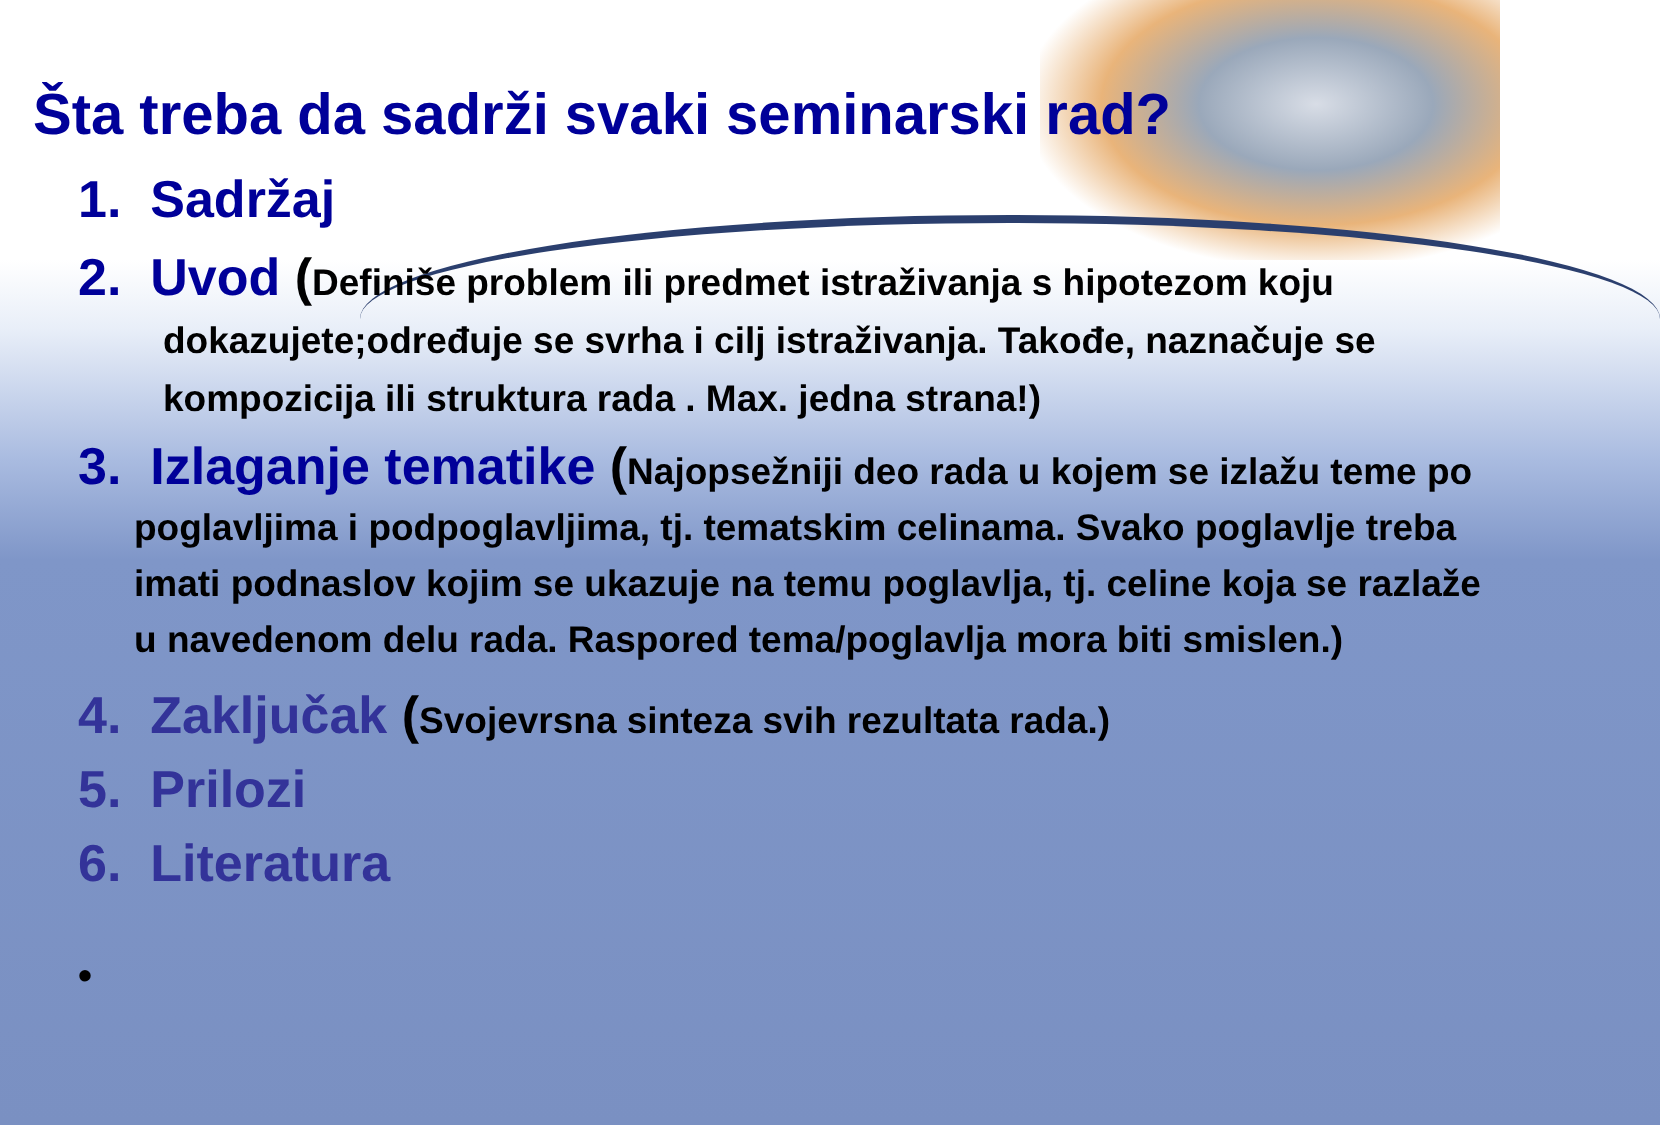Šta treba da sadrži svaki seminarski rad?
1. Sadržaj
2. Uvod (Definiše problem ili predmet istraživanja s hipotezom koju dokazujete;određuje se svrha i cilj istraživanja. Takođe, naznačuje se kompozicija ili struktura rada . Max. jedna strana!)
3. Izlaganje tematike (Najopsežniji deo rada u kojem se izlažu teme po poglavljima i podpoglavljima, tj. tematskim celinama. Svako poglavlje treba imati podnaslov kojim se ukazuje na temu poglavlja, tj. celine koja se razlaže u navedenom delu rada. Raspored tema/poglavlja mora biti smislen.)
4. Zaključak (Svojevrsna sinteza svih rezultata rada.)
5. Prilozi
6. Literatura
•